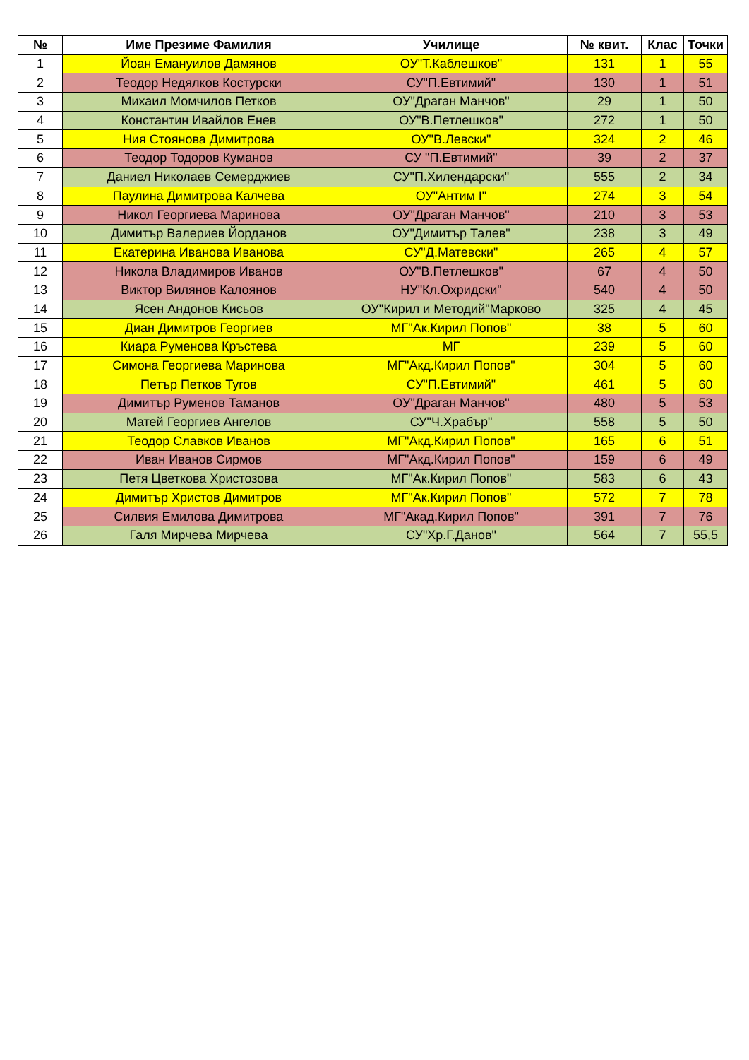| № | Име Презиме Фамилия | Училище | № квит. | Клас | Точки |
| --- | --- | --- | --- | --- | --- |
| 1 | Йоан Емануилов Дамянов | ОУ"Т.Каблешков" | 131 | 1 | 55 |
| 2 | Теодор Недялков Костурски | СУ"П.Евтимий" | 130 | 1 | 51 |
| 3 | Михаил Момчилов Петков | ОУ"Драган Манчов" | 29 | 1 | 50 |
| 4 | Константин Ивайлов Енев | ОУ"В.Петлешков" | 272 | 1 | 50 |
| 5 | Ния Стоянова Димитрова | ОУ"В.Левски" | 324 | 2 | 46 |
| 6 | Теодор Тодоров Куманов | СУ "П.Евтимий" | 39 | 2 | 37 |
| 7 | Даниел Николаев Семерджиев | СУ"П.Хилендарски" | 555 | 2 | 34 |
| 8 | Паулина Димитрова Калчева | ОУ"Антим І" | 274 | 3 | 54 |
| 9 | Никол Георгиева Маринова | ОУ"Драган Манчов" | 210 | 3 | 53 |
| 10 | Димитър Валериев Йорданов | ОУ"Димитър Талев" | 238 | 3 | 49 |
| 11 | Екатерина Иванова Иванова | СУ"Д.Матевски" | 265 | 4 | 57 |
| 12 | Никола Владимиров Иванов | ОУ"В.Петлешков" | 67 | 4 | 50 |
| 13 | Виктор Вилянов Калоянов | НУ"Кл.Охридски" | 540 | 4 | 50 |
| 14 | Ясен Андонов Кисьов | ОУ"Кирил и Методий"Марково | 325 | 4 | 45 |
| 15 | Диан Димитров Георгиев | МГ"Ак.Кирил Попов" | 38 | 5 | 60 |
| 16 | Киара Руменова Кръстева | МГ | 239 | 5 | 60 |
| 17 | Симона Георгиева Маринова | МГ"Акд.Кирил Попов" | 304 | 5 | 60 |
| 18 | Петър Петков Тугов | СУ"П.Евтимий" | 461 | 5 | 60 |
| 19 | Димитър Руменов Таманов | ОУ"Драган Манчов" | 480 | 5 | 53 |
| 20 | Матей Георгиев Ангелов | СУ"Ч.Храбър" | 558 | 5 | 50 |
| 21 | Теодор Славков Иванов | МГ"Акд.Кирил Попов" | 165 | 6 | 51 |
| 22 | Иван Иванов Сирмов | МГ"Акд.Кирил Попов" | 159 | 6 | 49 |
| 23 | Петя Цветкова Христозова | МГ"Ак.Кирил Попов" | 583 | 6 | 43 |
| 24 | Димитър Христов Димитров | МГ"Ак.Кирил Попов" | 572 | 7 | 78 |
| 25 | Силвия Емилова Димитрова | МГ"Акад.Кирил Попов" | 391 | 7 | 76 |
| 26 | Галя Мирчева Мирчева | СУ"Хр.Г.Данов" | 564 | 7 | 55,5 |